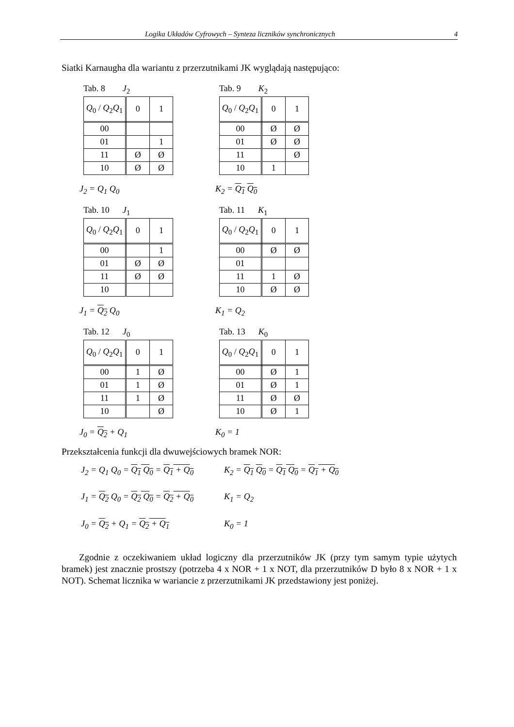Logika Układów Cyfrowych – Synteza liczników synchronicznych 4
Siatki Karnaugha dla wariantu z przerzutnikami JK wyglądają następująco:
Tab. 8 J<sub>2</sub>
| Q<sub>0</sub> / Q<sub>2</sub> Q<sub>1</sub> | 0 | 1 |
| 00 | | |
| 01 | | 1 |
| 11 | Ø | Ø |
| 10 | Ø | Ø |
J<sub>2</sub> = Q<sub>1</sub> Q<sub>0</sub>
Tab. 9 K<sub>2</sub>
| Q<sub>0</sub> / Q<sub>2</sub> Q<sub>1</sub> | 0 | 1 |
| 00 | Ø | Ø |
| 01 | Ø | Ø |
| 11 | | Ø |
| 10 | 1 | |
K<sub>2</sub> = Q<sub>1</sub> Q<sub>0</sub>
Tab. 10 J<sub>1</sub>
| Q<sub>0</sub> / Q<sub>2</sub> Q<sub>1</sub> | 0 | 1 |
| 00 | | 1 |
| 01 | Ø | Ø |
| 11 | Ø | Ø |
| 10 | | |
J<sub>1</sub> = Q<sub>2</sub> Q<sub>0</sub>
Tab. 11 K<sub>1</sub>
| Q<sub>0</sub> / Q<sub>2</sub> Q<sub>1</sub> | 0 | 1 |
| 00 | Ø | Ø |
| 01 | | |
| 11 | 1 | Ø |
| 10 | Ø | Ø |
K<sub>1</sub> = Q<sub>2</sub>
Tab. 12 J<sub>0</sub>
| Q<sub>0</sub> / Q<sub>2</sub> Q<sub>1</sub> | 0 | 1 |
| 00 | 1 | Ø |
| 01 | 1 | Ø |
| 11 | 1 | Ø |
| 10 | | Ø |
J<sub>0</sub> = Q<sub>2</sub> + Q<sub>1</sub>
Tab. 13 K<sub>0</sub>
| Q<sub>0</sub> / Q<sub>2</sub> Q<sub>1</sub> | 0 | 1 |
| 00 | Ø | 1 |
| 01 | Ø | 1 |
| 11 | Ø | Ø |
| 10 | Ø | 1 |
K<sub>0</sub> = 1
Przekształcenia funkcji dla dwuwejściowych bramek NOR:
J<sub>2</sub> = Q<sub>1</sub> Q<sub>0</sub> = Q<sub>1</sub> Q<sub>0</sub> = Q<sub>1</sub> + Q<sub>0</sub> K<sub>2</sub> = Q<sub>1</sub> Q<sub>0</sub> = Q<sub>1</sub> Q<sub>0</sub> = Q<sub>1</sub> + Q<sub>0</sub>
J<sub>1</sub> = Q<sub>2</sub> Q<sub>0</sub> = Q<sub>2</sub> Q<sub>0</sub> = Q<sub>2</sub> + Q<sub>0</sub> K<sub>1</sub> = Q<sub>2</sub>
J<sub>0</sub> = Q<sub>2</sub> + Q<sub>1</sub> = Q<sub>2</sub> + Q<sub>1</sub> K<sub>0</sub> = 1
Zgodnie z oczekiwaniem układ logiczny dla przerzutników JK (przy tym samym typie użytych bramek) jest znacznie prostszy (potrzeba 4 x NOR + 1 x NOT, dla przerzutników D było 8 x NOR + 1 x NOT). Schemat licznika w wariancie z przerzutnikami JK przedstawiony jest poniżej.